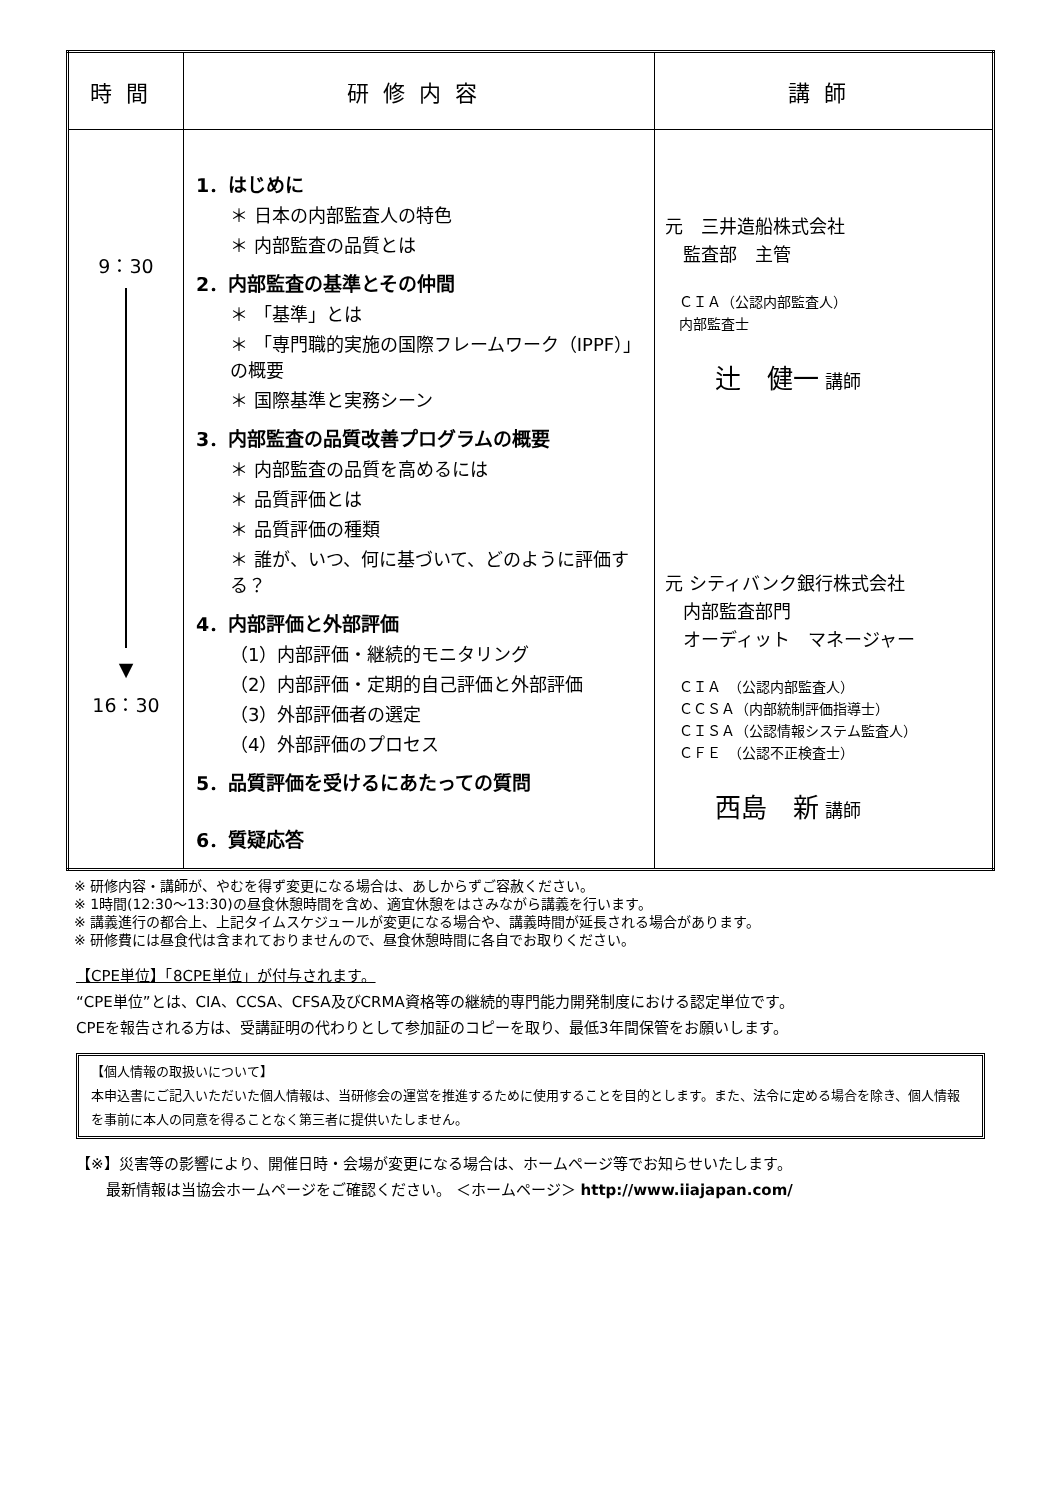| 時間 | 研修内容 | 講師 |
| --- | --- | --- |
| 9：30 ▼ 16：30 | 1．はじめに ＊ 日本の内部監査人の特色 ＊ 内部監査の品質とは 2．内部監査の基準とその仲間 ＊ 「基準」とは ＊ 「専門職的実施の国際フレームワーク（IPPF）」の概要 ＊ 国際基準と実務シーン 3．内部監査の品質改善プログラムの概要 ＊ 内部監査の品質を高めるには ＊ 品質評価とは ＊ 品質評価の種類 ＊ 誰が、いつ、何に基づいて、どのように評価する？ 4．内部評価と外部評価 （1）内部評価・継続的モニタリング （2）内部評価・定期的自己評価と外部評価 （3）外部評価者の選定 （4）外部評価のプロセス 5．品質評価を受けるにあたっての質問 6．質疑応答 | 元 三井造船株式会社 監査部 主管 ＣＩＡ（公認内部監査人） 内部監査士 辻 健一 講師 元 シティバンク銀行株式会社 内部監査部門 オーディット マネージャー ＣＩＡ （公認内部監査人） ＣＣＳＡ（内部統制評価指導士） ＣＩＳＡ（公認情報システム監査人） ＣＦＥ （公認不正検査士） 西島 新 講師 |
※ 研修内容・講師が、やむを得ず変更になる場合は、あしからずご容赦ください。
※ 1時間(12:30～13:30)の昼食休憩時間を含め、適宜休憩をはさみながら講義を行います。
※ 講義進行の都合上、上記タイムスケジュールが変更になる場合や、講義時間が延長される場合があります。
※ 研修費には昼食代は含まれておりませんので、昼食休憩時間に各自でお取りください。
【CPE単位】「8CPE単位」が付与されます。
“CPE単位”とは、CIA、CCSA、CFSA及びCRMA資格等の継続的専門能力開発制度における認定単位です。
CPEを報告される方は、受講証明の代わりとして参加証のコピーを取り、最低3年間保管をお願いします。
【個人情報の取扱いについて】
本申込書にご記入いただいた個人情報は、当研修会の運営を推進するために使用することを目的とします。また、法令に定める場合を除き、個人情報を事前に本人の同意を得ることなく第三者に提供いたしません。
【※】災害等の影響により、開催日時・会場が変更になる場合は、ホームページ等でお知らせいたします。
　　最新情報は当協会ホームページをご確認ください。 ＜ホームページ＞ http://www.iiajapan.com/